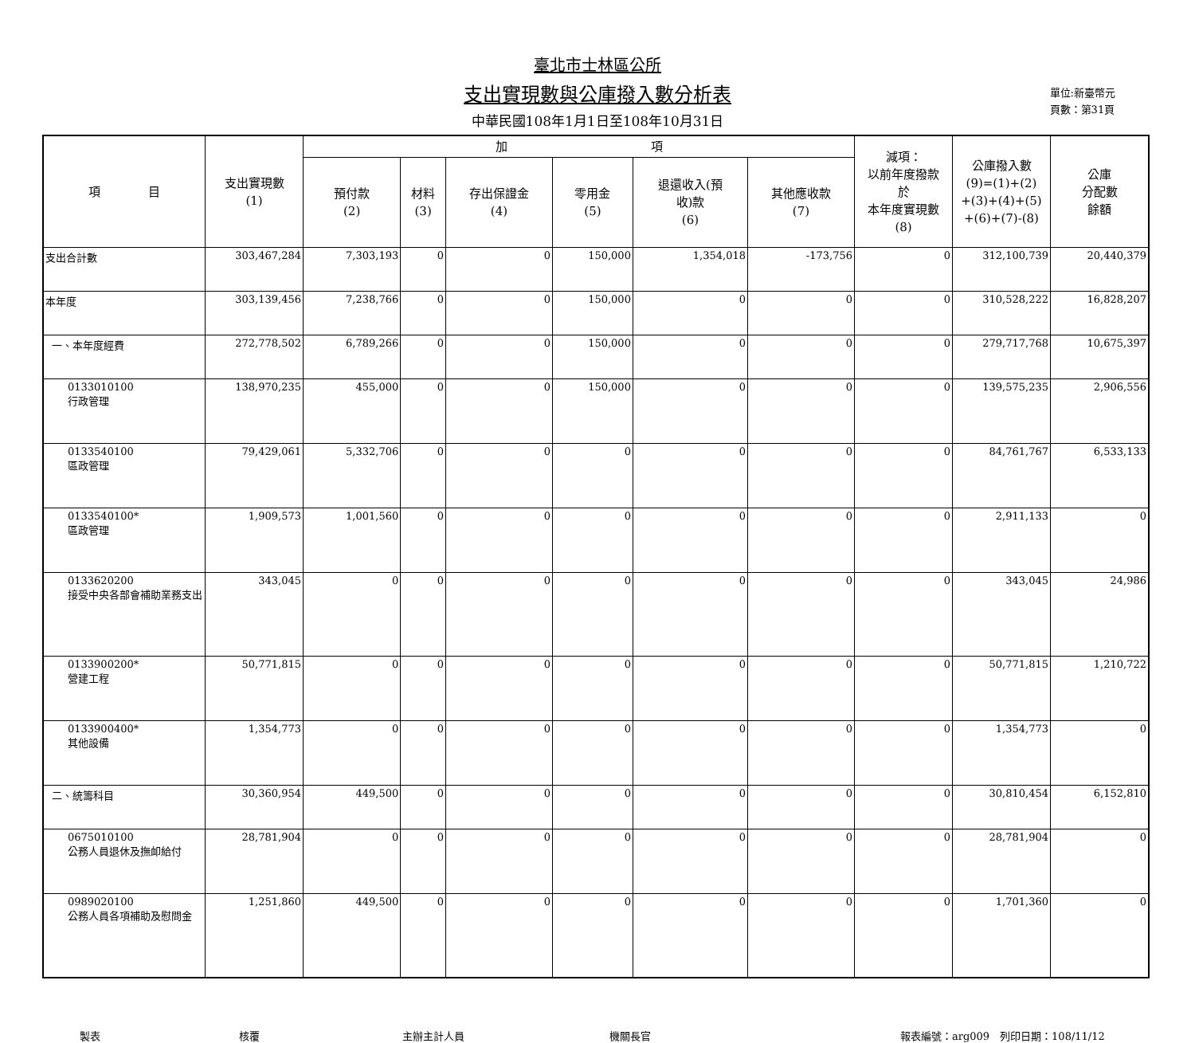臺北市士林區公所
支出實現數與公庫撥入數分析表
中華民國108年1月1日至108年10月31日
單位:新臺幣元
頁數：第31頁
| 項 目 | 支出實現數 (1) | 加 項 | | | | | | 減項： 以前年度撥款 於 本年度實現數 (8) | 公庫撥入數 (9)=(1)+(2) +(3)+(4)+(5) +(6)+(7)-(8) | 公庫 分配數 餘額 |
| --- | --- | --- | --- | --- | --- | --- | --- | --- | --- | --- |
| | | 預付款 (2) | 材料 (3) | 存出保證金 (4) | 零用金 (5) | 退還收入(預 收)款 (6) | 其他應收款 (7) | | | |
| 支出合計數 | 303,467,284 | 7,303,193 | 0 | 0 | 150,000 | 1,354,018 | -173,756 | 0 | 312,100,739 | 20,440,379 |
| 本年度 | 303,139,456 | 7,238,766 | 0 | 0 | 150,000 | 0 | 0 | 0 | 310,528,222 | 16,828,207 |
| 一、本年度經費 | 272,778,502 | 6,789,266 | 0 | 0 | 150,000 | 0 | 0 | 0 | 279,717,768 | 10,675,397 |
| 0133010100 行政管理 | 138,970,235 | 455,000 | 0 | 0 | 150,000 | 0 | 0 | 0 | 139,575,235 | 2,906,556 |
| 0133540100 區政管理 | 79,429,061 | 5,332,706 | 0 | 0 | 0 | 0 | 0 | 0 | 84,761,767 | 6,533,133 |
| 0133540100* 區政管理 | 1,909,573 | 1,001,560 | 0 | 0 | 0 | 0 | 0 | 0 | 2,911,133 | 0 |
| 0133620200 接受中央各部會補助業務支出 | 343,045 | 0 | 0 | 0 | 0 | 0 | 0 | 0 | 343,045 | 24,986 |
| 0133900200* 營建工程 | 50,771,815 | 0 | 0 | 0 | 0 | 0 | 0 | 0 | 50,771,815 | 1,210,722 |
| 0133900400* 其他設備 | 1,354,773 | 0 | 0 | 0 | 0 | 0 | 0 | 0 | 1,354,773 | 0 |
| 二、統籌科目 | 30,360,954 | 449,500 | 0 | 0 | 0 | 0 | 0 | 0 | 30,810,454 | 6,152,810 |
| 0675010100 公務人員退休及撫卹給付 | 28,781,904 | 0 | 0 | 0 | 0 | 0 | 0 | 0 | 28,781,904 | 0 |
| 0989020100 公務人員各項補助及慰問金 | 1,251,860 | 449,500 | 0 | 0 | 0 | 0 | 0 | 0 | 1,701,360 | 0 |
製表 核覆 主辦主計人員 機關長官 報表編號：arg009　列印日期：108/11/12